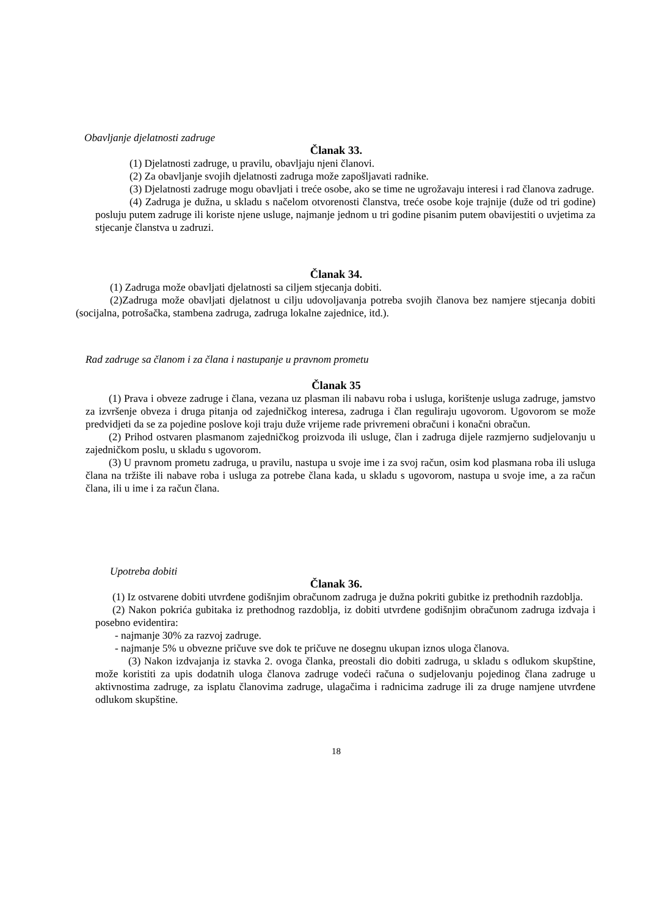Obavljanje djelatnosti zadruge
Članak 33.
(1) Djelatnosti zadruge, u pravilu, obavljaju njeni članovi.
(2) Za obavljanje svojih djelatnosti zadruga može zapošljavati radnike.
(3) Djelatnosti zadruge mogu obavljati i treće osobe, ako se time ne ugrožavaju interesi i rad članova zadruge.
(4) Zadruga je dužna, u skladu s načelom otvorenosti članstva, treće osobe koje trajnije (duže od tri godine) posluju putem zadruge ili koriste njene usluge, najmanje jednom u tri godine pisanim putem obavijestiti o uvjetima za stjecanje članstva u zadruzi.
Članak 34.
(1) Zadruga može obavljati djelatnosti sa ciljem stjecanja dobiti.
(2)Zadruga može obavljati djelatnost u cilju udovoljavanja potreba svojih članova bez namjere stjecanja dobiti (socijalna, potrošačka, stambena zadruga, zadruga lokalne zajednice, itd.).
Rad zadruge sa članom i za člana i nastupanje u pravnom prometu
Članak 35
(1) Prava i obveze zadruge i člana, vezana uz plasman ili nabavu roba i usluga, korištenje usluga zadruge, jamstvo za izvršenje obveza i druga pitanja od zajedničkog interesa, zadruga i član reguliraju ugovorom. Ugovorom se može predvidjeti da se za pojedine poslove koji traju duže vrijeme rade privremeni obračuni i konačni obračun.
(2) Prihod ostvaren plasmanom zajedničkog proizvoda ili usluge, član i zadruga dijele razmjerno sudjelovanju u zajedničkom poslu, u skladu s ugovorom.
(3) U pravnom prometu zadruga, u pravilu, nastupa u svoje ime i za svoj račun, osim kod plasmana roba ili usluga člana na tržište ili nabave roba i usluga za potrebe člana kada, u skladu s ugovorom, nastupa u svoje ime, a za račun člana, ili u ime i za račun člana.
Upotreba dobiti
Članak 36.
(1) Iz ostvarene dobiti utvrđene godišnjim obračunom zadruga je dužna pokriti gubitke iz prethodnih razdoblja.
(2) Nakon pokrića gubitaka iz prethodnog razdoblja, iz dobiti utvrđene godišnjim obračunom zadruga izdvaja i posebno evidentira:
- najmanje 30% za razvoj zadruge.
- najmanje 5% u obvezne pričuve sve dok te pričuve ne dosegnu ukupan iznos uloga članova.
(3) Nakon izdvajanja iz stavka 2. ovoga članka, preostali dio dobiti zadruga, u skladu s odlukom skupštine, može koristiti za upis dodatnih uloga članova zadruge vodeći računa o sudjelovanju pojedinog člana zadruge u aktivnostima zadruge, za isplatu članovima zadruge, ulagačima i radnicima zadruge ili za druge namjene utvrđene odlukom skupštine.
18